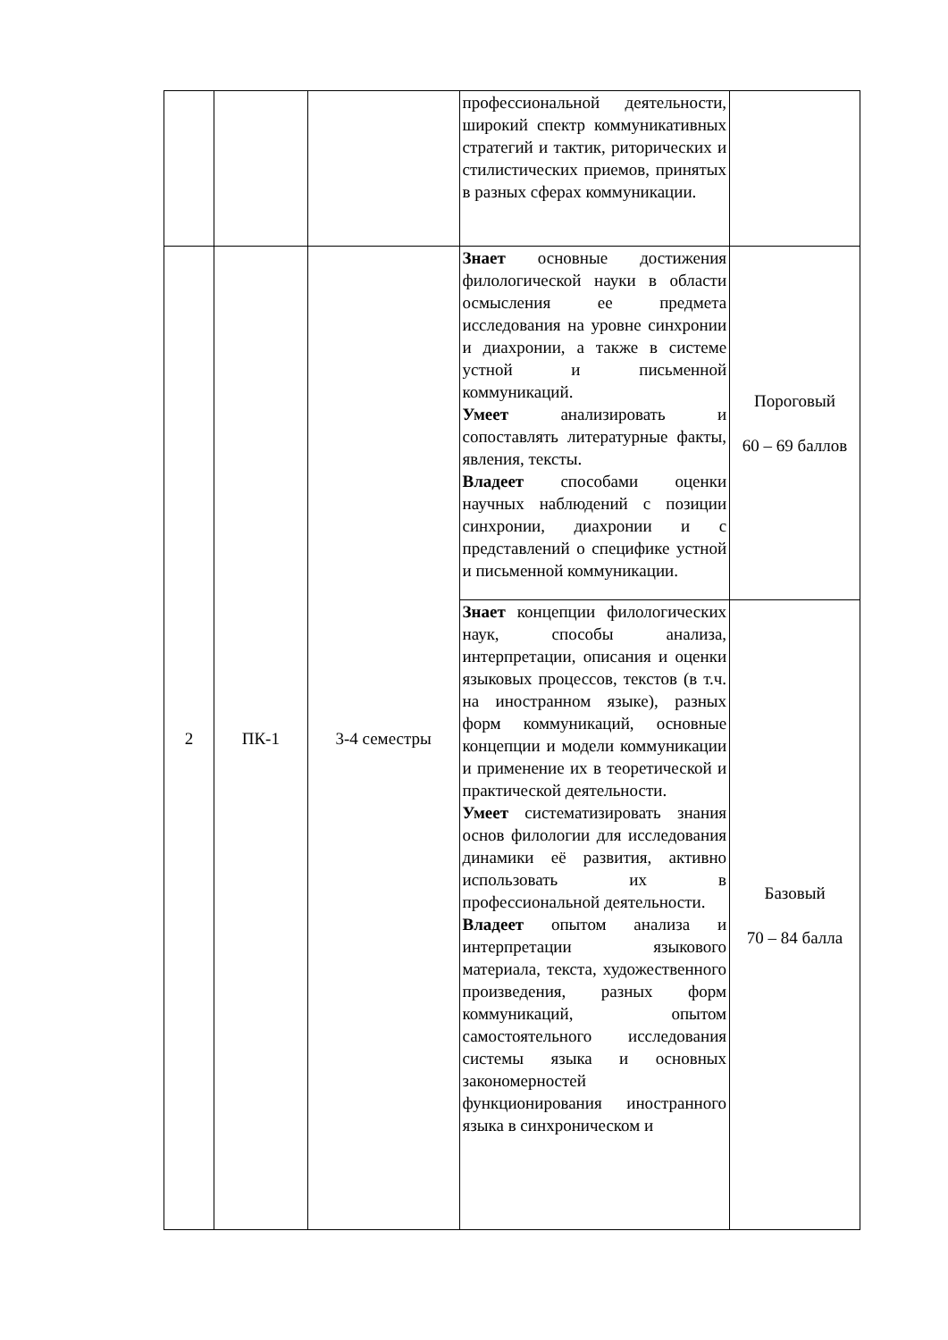| | | | профессиональной деятельности, широкий спектр коммуникативных стратегий и тактик, риторических и стилистических приемов, принятых в разных сферах коммуникации. | |
| 2 | ПК-1 | 3-4 семестры | Знает основные достижения филологической науки в области осмысления ее предмета исследования на уровне синхронии и диахронии, а также в системе устной и письменной коммуникаций. Умеет анализировать и сопоставлять литературные факты, явления, тексты. Владеет способами оценки научных наблюдений с позиции синхронии, диахронии и с представлений о специфике устной и письменной коммуникации. | Пороговый 60 – 69 баллов |
| | | | Знает концепции филологических наук, способы анализа, интерпретации, описания и оценки языковых процессов, текстов (в т.ч. на иностранном языке), разных форм коммуникаций, основные концепции и модели коммуникации и применение их в теоретической и практической деятельности. Умеет систематизировать знания основ филологии для исследования динамики её развития, активно использовать их в профессиональной деятельности. Владеет опытом анализа и интерпретации языкового материала, текста, художественного произведения, разных форм коммуникаций, опытом самостоятельного исследования системы языка и основных закономерностей функционирования иностранного языка в синхроническом и | Базовый 70 – 84 балла |